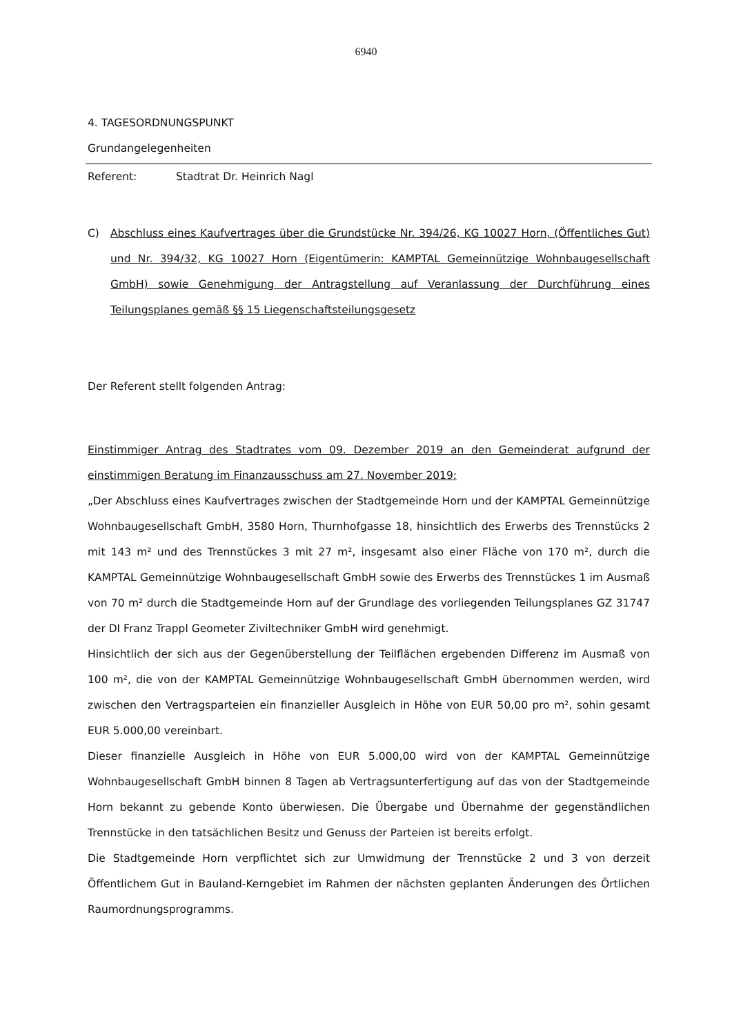6940
4. TAGESORDNUNGSPUNKT
Grundangelegenheiten
Referent: Stadtrat Dr. Heinrich Nagl
C) Abschluss eines Kaufvertrages über die Grundstücke Nr. 394/26, KG 10027 Horn, (Öffentliches Gut) und Nr. 394/32, KG 10027 Horn (Eigentümerin: KAMPTAL Gemeinnützige Wohnbaugesellschaft GmbH) sowie Genehmigung der Antragstellung auf Veranlassung der Durchführung eines Teilungsplanes gemäß §§ 15 Liegenschaftsteilungsgesetz
Der Referent stellt folgenden Antrag:
Einstimmiger Antrag des Stadtrates vom 09. Dezember 2019 an den Gemeinderat aufgrund der einstimmigen Beratung im Finanzausschuss am 27. November 2019:
„Der Abschluss eines Kaufvertrages zwischen der Stadtgemeinde Horn und der KAMPTAL Gemeinnützige Wohnbaugesellschaft GmbH, 3580 Horn, Thurnhofgasse 18, hinsichtlich des Erwerbs des Trennstücks 2 mit 143 m² und des Trennstückes 3 mit 27 m², insgesamt also einer Fläche von 170 m², durch die KAMPTAL Gemeinnützige Wohnbaugesellschaft GmbH sowie des Erwerbs des Trennstückes 1 im Ausmaß von 70 m² durch die Stadtgemeinde Horn auf der Grundlage des vorliegenden Teilungsplanes GZ 31747 der DI Franz Trappl Geometer Ziviltechniker GmbH wird genehmigt.
Hinsichtlich der sich aus der Gegenüberstellung der Teilflächen ergebenden Differenz im Ausmaß von 100 m², die von der KAMPTAL Gemeinnützige Wohnbaugesellschaft GmbH übernommen werden, wird zwischen den Vertragsparteien ein finanzieller Ausgleich in Höhe von EUR 50,00 pro m², sohin gesamt EUR 5.000,00 vereinbart.
Dieser finanzielle Ausgleich in Höhe von EUR 5.000,00 wird von der KAMPTAL Gemeinnützige Wohnbaugesellschaft GmbH binnen 8 Tagen ab Vertragsunterfertigung auf das von der Stadtgemeinde Horn bekannt zu gebende Konto überwiesen. Die Übergabe und Übernahme der gegenständlichen Trennstücke in den tatsächlichen Besitz und Genuss der Parteien ist bereits erfolgt.
Die Stadtgemeinde Horn verpflichtet sich zur Umwidmung der Trennstücke 2 und 3 von derzeit Öffentlichem Gut in Bauland-Kerngebiet im Rahmen der nächsten geplanten Änderungen des Örtlichen Raumordnungsprogramms.